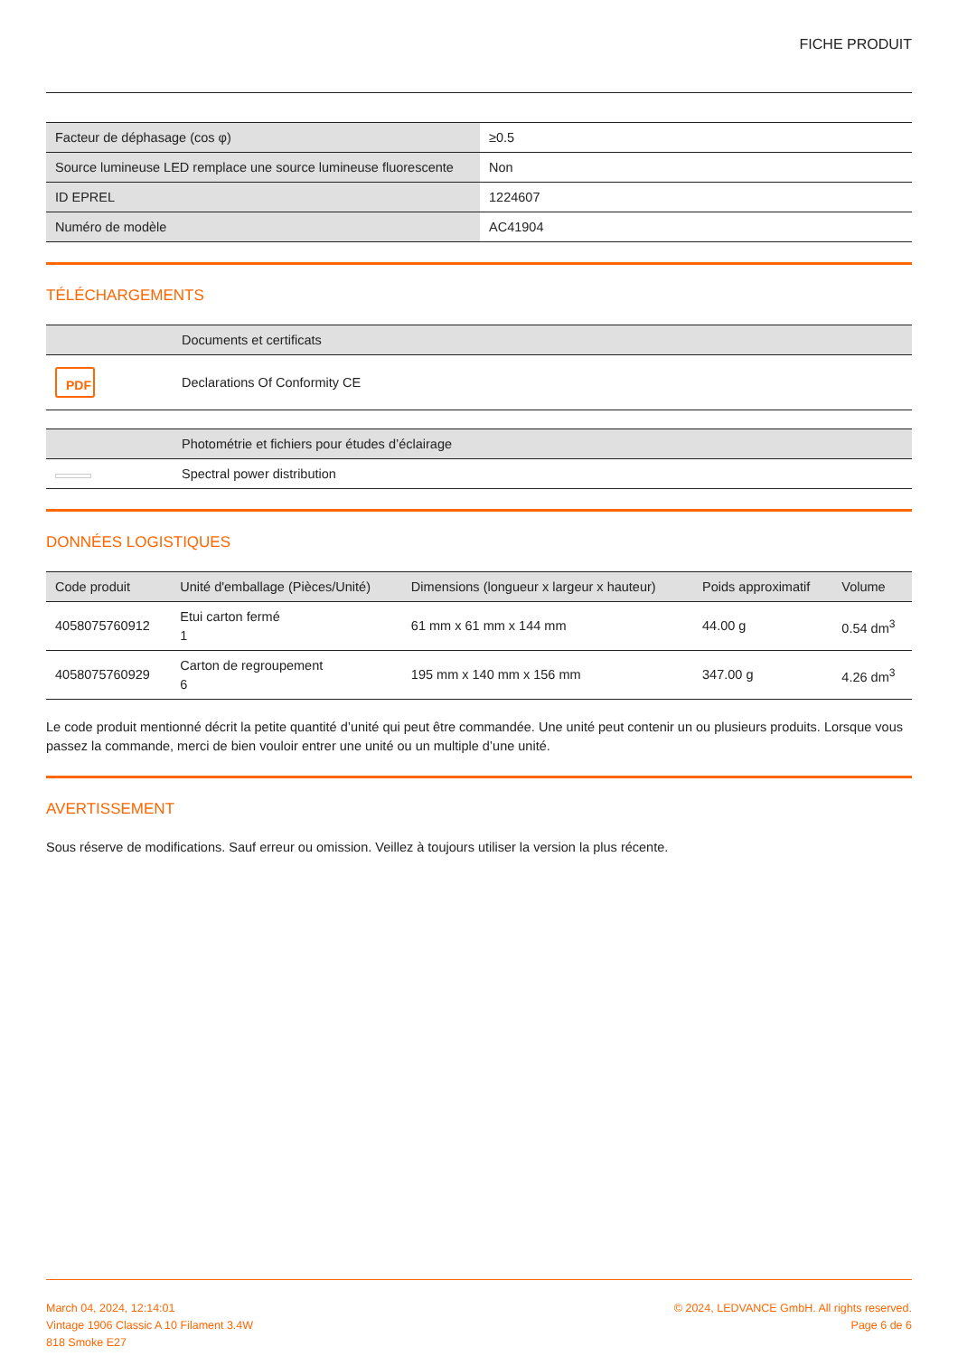FICHE PRODUIT
| Facteur de déphasage (cos φ) | ≥0.5 |
| Source lumineuse LED remplace une source lumineuse fluorescente | Non |
| ID EPREL | 1224607 |
| Numéro de modèle | AC41904 |
TÉLÉCHARGEMENTS
| | Documents et certificats |
| --- | --- |
| PDF | Declarations Of Conformity CE |
| | Photométrie et fichiers pour études d’éclairage |
| --- | --- |
| | Spectral power distribution |
DONNÉES LOGISTIQUES
| Code produit | Unité d'emballage (Pièces/Unité) | Dimensions (longueur x largeur x hauteur) | Poids approximatif | Volume |
| --- | --- | --- | --- | --- |
| 4058075760912 | Etui carton fermé 1 | 61 mm x 61 mm x 144 mm | 44.00 g | 0.54 dm<sup>3</sup> |
| 4058075760929 | Carton de regroupement 6 | 195 mm x 140 mm x 156 mm | 347.00 g | 4.26 dm<sup>3</sup> |
Le code produit mentionné décrit la petite quantité d’unité qui peut être commandée. Une unité peut contenir un ou plusieurs produits. Lorsque vous passez la commande, merci de bien vouloir entrer une unité ou un multiple d’une unité.
AVERTISSEMENT
Sous réserve de modifications. Sauf erreur ou omission. Veillez à toujours utiliser la version la plus récente.
March 04, 2024, 12:14:01
Vintage 1906 Classic A 10 Filament 3.4W
818 Smoke E27
© 2024, LEDVANCE GmbH. All rights reserved.
Page 6 de 6